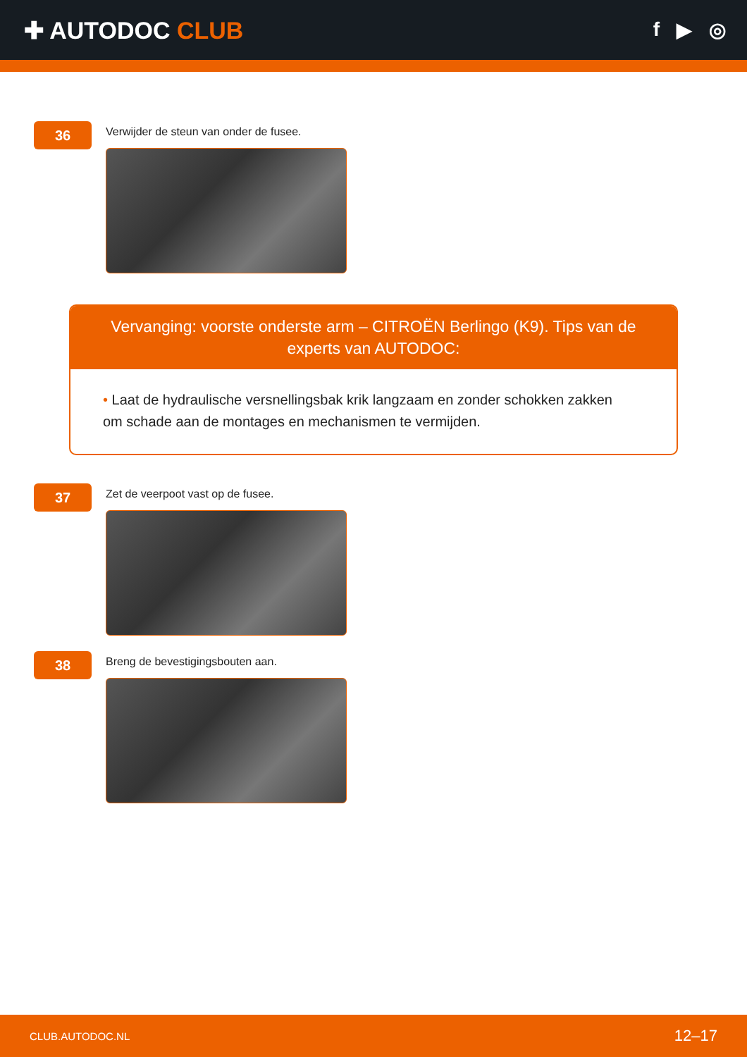✚ AUTODOC CLUB
f ▶ ◎
36
Verwijder de steun van onder de fusee.
Vervanging: voorste onderste arm – CITROËN Berlingo (K9). Tips van de experts van AUTODOC:
• Laat de hydraulische versnellingsbak krik langzaam en zonder schokken zakken om schade aan de montages en mechanismen te vermijden.
37
Zet de veerpoot vast op de fusee.
38
Breng de bevestigingsbouten aan.
CLUB.AUTODOC.NL 12–17